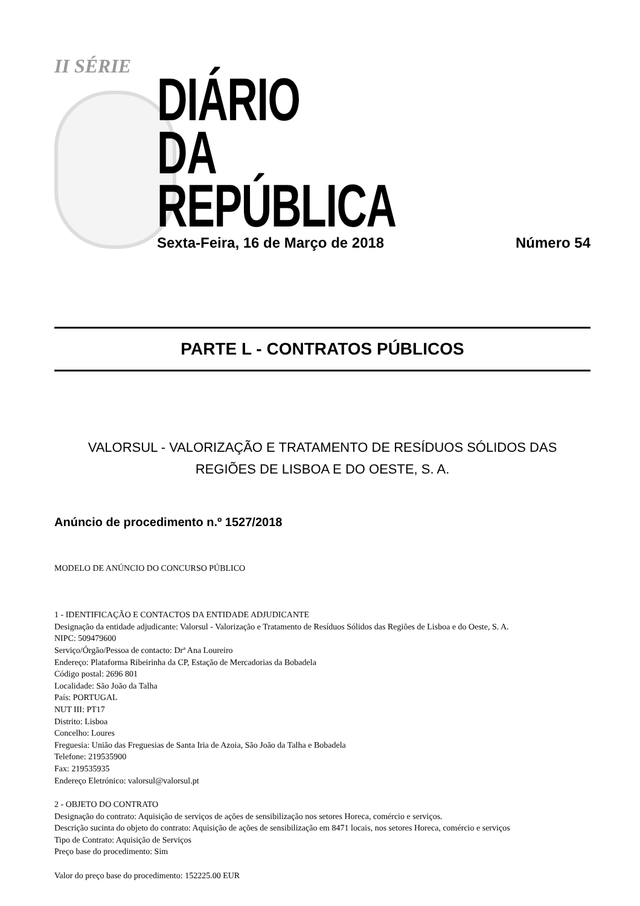II SÉRIE
DIÁRIO
DA REPÚBLICA
Sexta-Feira, 16 de Março de 2018 Número 54
PARTE L - CONTRATOS PÚBLICOS
VALORSUL - VALORIZAÇÃO E TRATAMENTO DE RESÍDUOS SÓLIDOS DAS
REGIÕES DE LISBOA E DO OESTE, S. A.
Anúncio de procedimento n.º 1527/2018
MODELO DE ANÚNCIO DO CONCURSO PÚBLICO
1 - IDENTIFICAÇÃO E CONTACTOS DA ENTIDADE ADJUDICANTE
Designação da entidade adjudicante: Valorsul - Valorização e Tratamento de Resíduos Sólidos das Regiões de Lisboa e do Oeste, S. A.
NIPC: 509479600
Serviço/Órgão/Pessoa de contacto: Drª Ana Loureiro
Endereço: Plataforma Ribeirinha da CP, Estação de Mercadorias da Bobadela
Código postal: 2696 801
Localidade: São João da Talha
País: PORTUGAL
NUT III: PT17
Distrito: Lisboa
Concelho: Loures
Freguesia: União das Freguesias de Santa Iria de Azoia, São João da Talha e Bobadela
Telefone: 219535900
Fax: 219535935
Endereço Eletrónico: valorsul@valorsul.pt
2 - OBJETO DO CONTRATO
Designação do contrato: Aquisição de serviços de ações de sensibilização nos setores Horeca, comércio e serviços.
Descrição sucinta do objeto do contrato: Aquisição de ações de sensibilização em 8471 locais, nos setores Horeca, comércio e serviços
Tipo de Contrato: Aquisição de Serviços
Preço base do procedimento: Sim
Valor do preço base do procedimento: 152225.00 EUR